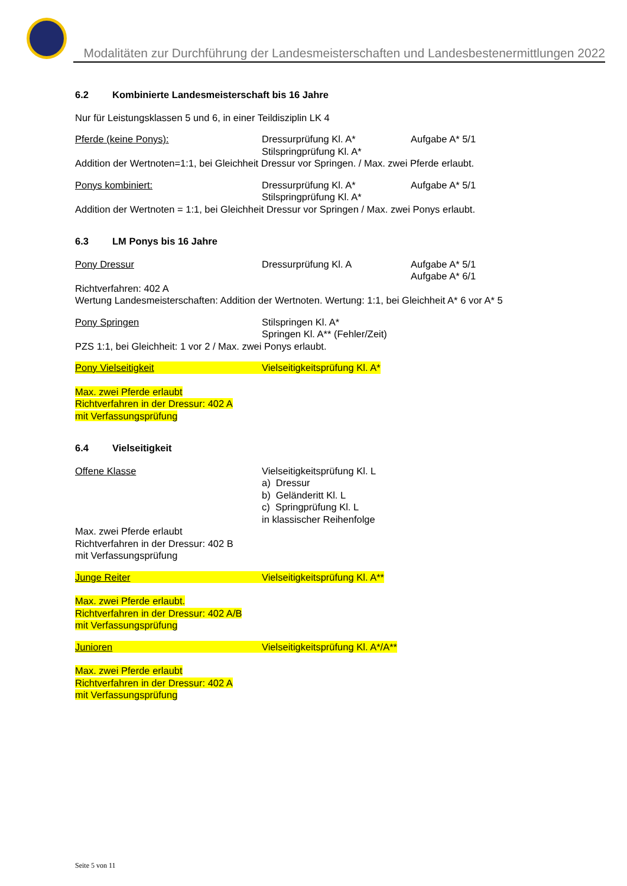Modalitäten zur Durchführung der Landesmeisterschaften und Landesbestenermittlungen 2022
6.2 Kombinierte Landesmeisterschaft bis 16 Jahre
Nur für Leistungsklassen 5 und 6, in einer Teildisziplin LK 4
Pferde (keine Ponys): Dressurprüfung Kl. A*
Stilspringprüfung Kl. A*
Aufgabe A* 5/1
Addition der Wertnoten=1:1, bei Gleichheit Dressur vor Springen. / Max. zwei Pferde erlaubt.
Ponys kombiniert: Dressurprüfung Kl. A*
Stilspringprüfung Kl. A*
Aufgabe A* 5/1
Addition der Wertnoten = 1:1, bei Gleichheit Dressur vor Springen / Max. zwei Ponys erlaubt.
6.3 LM Ponys bis 16 Jahre
Pony Dressur Dressurprüfung Kl. A Aufgabe A* 5/1
Aufgabe A* 6/1
Richtverfahren: 402 A
Wertung Landesmeisterschaften: Addition der Wertnoten. Wertung: 1:1, bei Gleichheit A* 6 vor A* 5
Pony Springen Stilspringen Kl. A*
Springen Kl. A** (Fehler/Zeit)
PZS 1:1, bei Gleichheit: 1 vor 2 / Max. zwei Ponys erlaubt.
Pony Vielseitigkeit Vielseitigkeitsprüfung Kl. A*
Max. zwei Pferde erlaubt
Richtverfahren in der Dressur: 402 A
mit Verfassungsprüfung
6.4 Vielseitigkeit
Offene Klasse Vielseitigkeitsprüfung Kl. L
a) Dressur
b) Geländeritt Kl. L
c) Springprüfung Kl. L
in klassischer Reihenfolge
Max. zwei Pferde erlaubt
Richtverfahren in der Dressur: 402 B
mit Verfassungsprüfung
Junge Reiter Vielseitigkeitsprüfung Kl. A**
Max. zwei Pferde erlaubt.
Richtverfahren in der Dressur: 402 A/B
mit Verfassungsprüfung
Junioren Vielseitigkeitsprüfung Kl. A*/A**
Max. zwei Pferde erlaubt
Richtverfahren in der Dressur: 402 A
mit Verfassungsprüfung
Seite 5 von 11